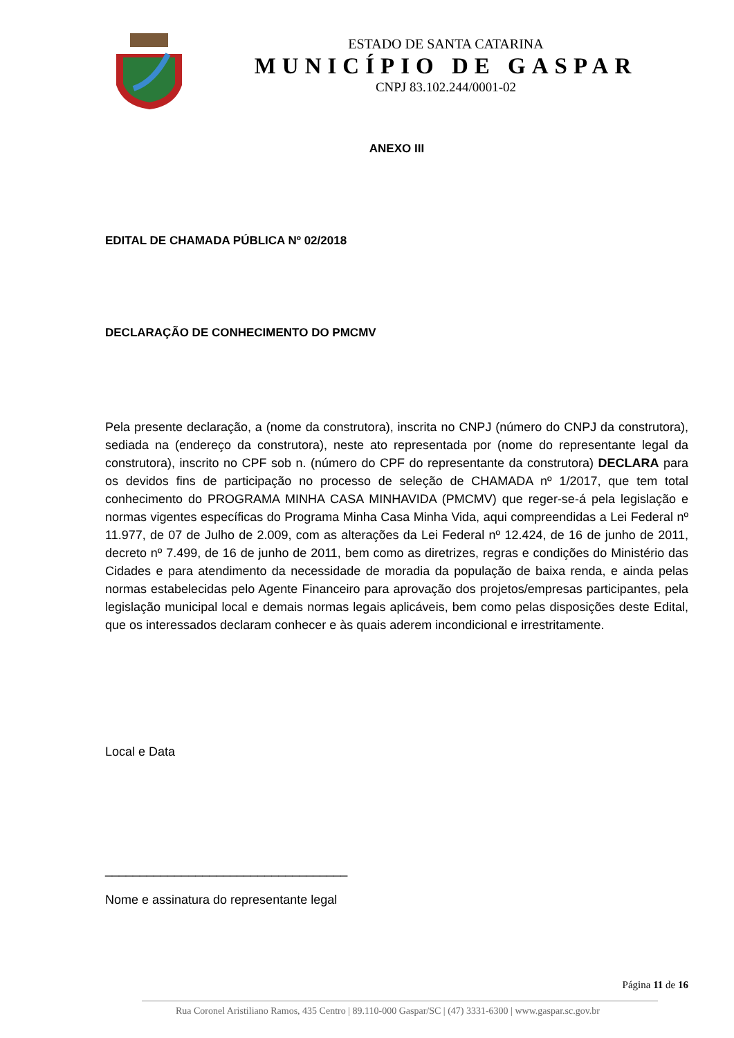ESTADO DE SANTA CATARINA
MUNICÍPIO DE GASPAR
CNPJ 83.102.244/0001-02
ANEXO III
EDITAL DE CHAMADA PÚBLICA Nº 02/2018
DECLARAÇÃO DE CONHECIMENTO DO PMCMV
Pela presente declaração, a (nome da construtora), inscrita no CNPJ (número do CNPJ da construtora), sediada na (endereço da construtora), neste ato representada por (nome do representante legal da construtora), inscrito no CPF sob n. (número do CPF do representante da construtora) DECLARA para os devidos fins de participação no processo de seleção de CHAMADA nº 1/2017, que tem total conhecimento do PROGRAMA MINHA CASA MINHAVIDA (PMCMV) que reger-se-á pela legislação e normas vigentes específicas do Programa Minha Casa Minha Vida, aqui compreendidas a Lei Federal nº 11.977, de 07 de Julho de 2.009, com as alterações da Lei Federal nº 12.424, de 16 de junho de 2011, decreto nº 7.499, de 16 de junho de 2011, bem como as diretrizes, regras e condições do Ministério das Cidades e para atendimento da necessidade de moradia da população de baixa renda, e ainda pelas normas estabelecidas pelo Agente Financeiro para aprovação dos projetos/empresas participantes, pela legislação municipal local e demais normas legais aplicáveis, bem como pelas disposições deste Edital, que os interessados declaram conhecer e às quais aderem incondicional e irrestritamente.
Local e Data
___________________________________
Nome e assinatura do representante legal
Página 11 de 16
Rua Coronel Aristiliano Ramos, 435 Centro | 89.110-000 Gaspar/SC | (47) 3331-6300 | www.gaspar.sc.gov.br